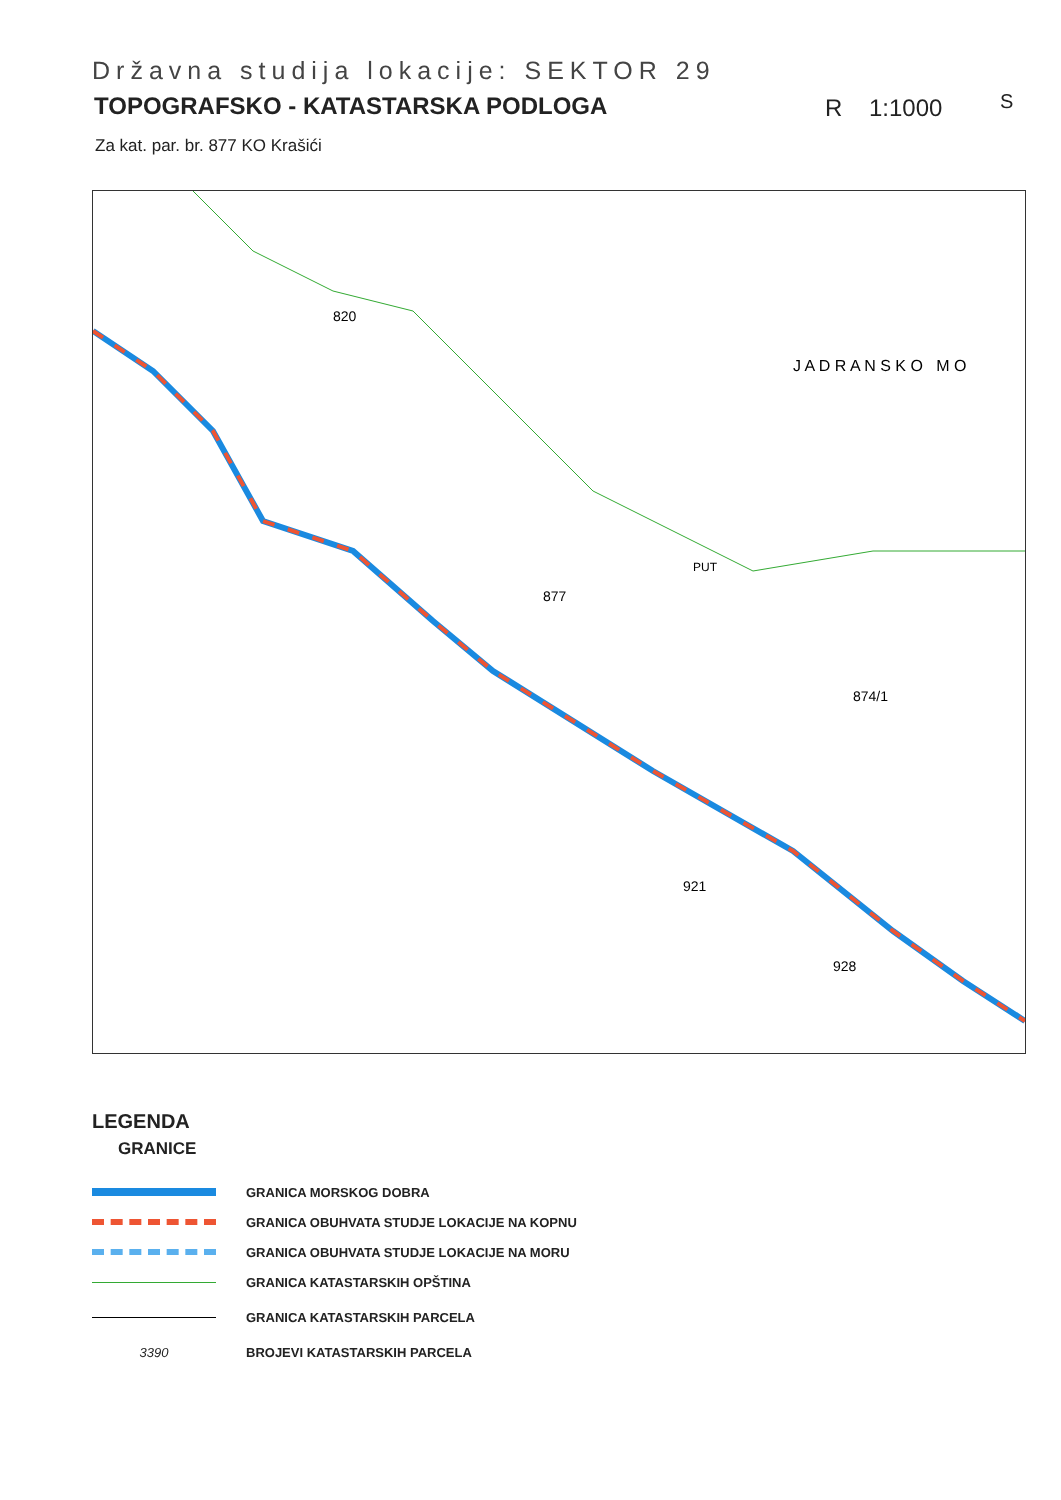Državna studija lokacije: SEKTOR 29
TOPOGRAFSKO - KATASTARSKA PODLOGA
R 1:1000 S
Za kat. par. br. 877 KO Krašići
J A D R A N S K O M O
877
820
PUT
874/1
921
928
LEGENDA
GRANICE
GRANICA MORSKOG DOBRA
GRANICA OBUHVATA STUDJE LOKACIJE NA KOPNU
GRANICA OBUHVATA STUDJE LOKACIJE NA MORU
GRANICA KATASTARSKIH OPŠTINA
GRANICA KATASTARSKIH PARCELA
3390
BROJEVI KATASTARSKIH PARCELA